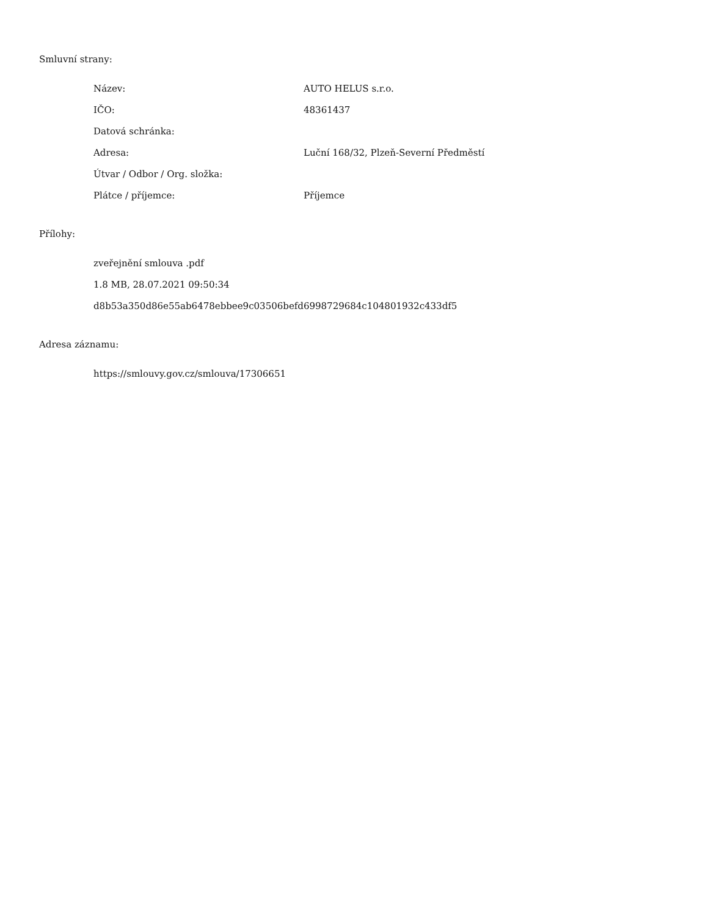Smluvní strany:
| Název: | AUTO HELUS s.r.o. |
| IČO: | 48361437 |
| Datová schránka: | |
| Adresa: | Luční 168/32, Plzeň-Severní Předměstí |
| Útvar / Odbor / Org. složka: | |
| Plátce / příjemce: | Příjemce |
Přílohy:
zveřejnění smlouva .pdf
1.8 MB, 28.07.2021 09:50:34
d8b53a350d86e55ab6478ebbee9c03506befd6998729684c104801932c433df5
Adresa záznamu:
https://smlouvy.gov.cz/smlouva/17306651